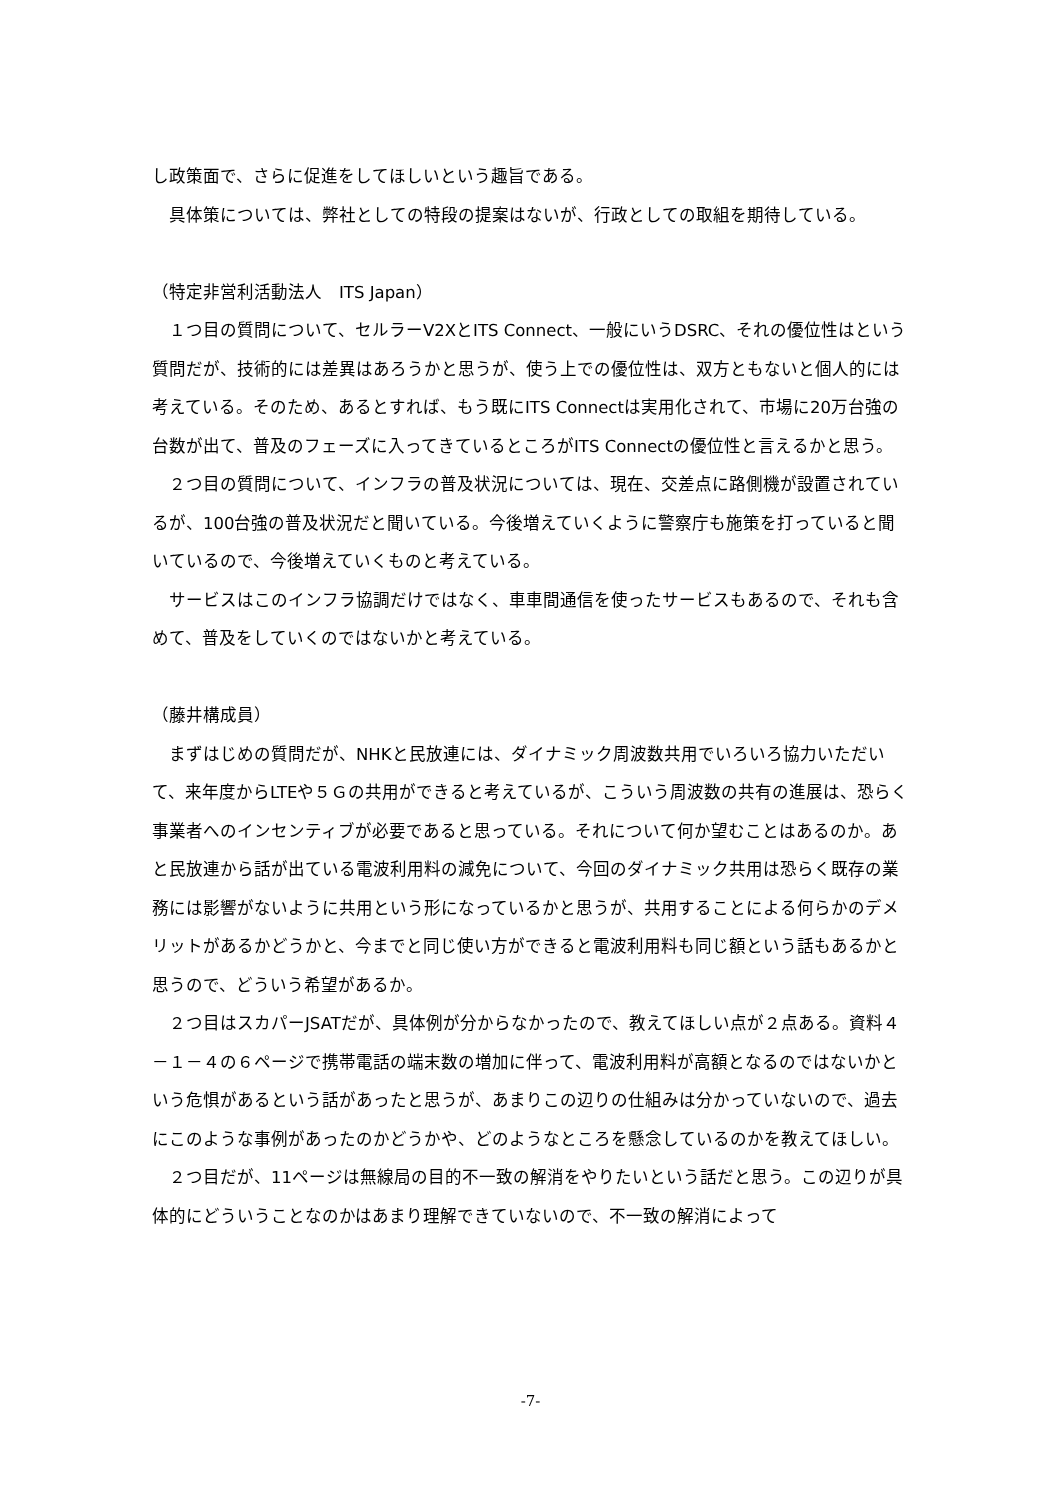し政策面で、さらに促進をしてほしいという趣旨である。
　具体策については、弊社としての特段の提案はないが、行政としての取組を期待している。
（特定非営利活動法人　ITS Japan）
　１つ目の質問について、セルラーV2XとITS Connect、一般にいうDSRC、それの優位性はという質問だが、技術的には差異はあろうかと思うが、使う上での優位性は、双方ともないと個人的には考えている。そのため、あるとすれば、もう既にITS Connectは実用化されて、市場に20万台強の台数が出て、普及のフェーズに入ってきているところがITS Connectの優位性と言えるかと思う。
　２つ目の質問について、インフラの普及状況については、現在、交差点に路側機が設置されているが、100台強の普及状況だと聞いている。今後増えていくように警察庁も施策を打っていると聞いているので、今後増えていくものと考えている。
　サービスはこのインフラ協調だけではなく、車車間通信を使ったサービスもあるので、それも含めて、普及をしていくのではないかと考えている。
（藤井構成員）
　まずはじめの質問だが、NHKと民放連には、ダイナミック周波数共用でいろいろ協力いただいて、来年度からLTEや５Ｇの共用ができると考えているが、こういう周波数の共有の進展は、恐らく事業者へのインセンティブが必要であると思っている。それについて何か望むことはあるのか。あと民放連から話が出ている電波利用料の減免について、今回のダイナミック共用は恐らく既存の業務には影響がないように共用という形になっているかと思うが、共用することによる何らかのデメリットがあるかどうかと、今までと同じ使い方ができると電波利用料も同じ額という話もあるかと思うので、どういう希望があるか。
　２つ目はスカパーJSATだが、具体例が分からなかったので、教えてほしい点が２点ある。資料４－１－４の６ページで携帯電話の端末数の増加に伴って、電波利用料が高額となるのではないかという危惧があるという話があったと思うが、あまりこの辺りの仕組みは分かっていないので、過去にこのような事例があったのかどうかや、どのようなところを懸念しているのかを教えてほしい。
　２つ目だが、11ページは無線局の目的不一致の解消をやりたいという話だと思う。この辺りが具体的にどういうことなのかはあまり理解できていないので、不一致の解消によって
-7-